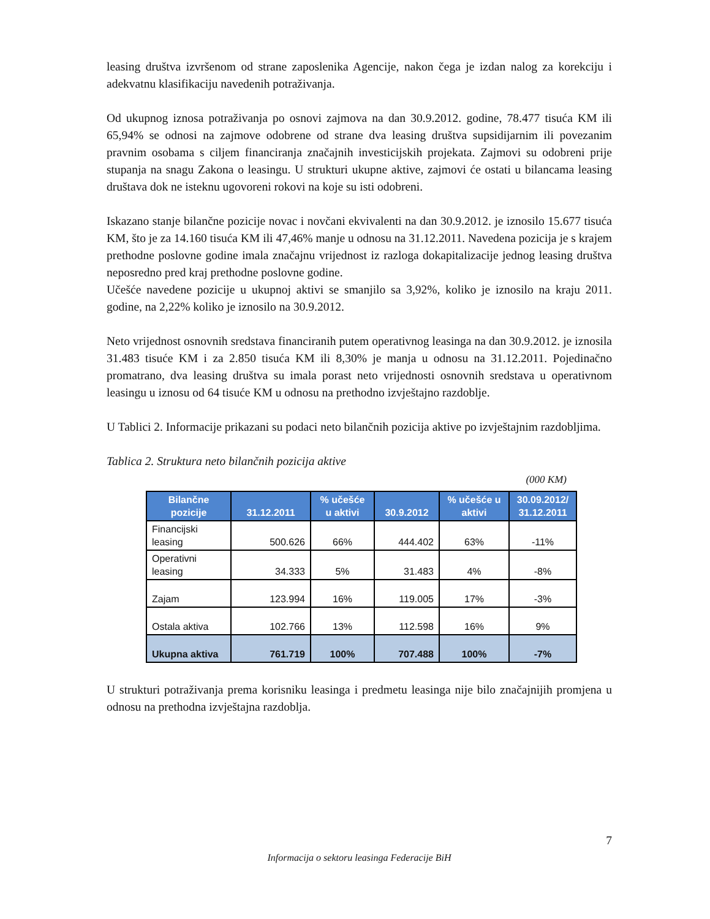leasing društva izvršenom od strane zaposlenika Agencije, nakon čega je izdan nalog za korekciju i adekvatnu klasifikaciju navedenih potraživanja.
Od ukupnog iznosa potraživanja po osnovi zajmova na dan 30.9.2012. godine, 78.477 tisuća KM ili 65,94% se odnosi na zajmove odobrene od strane dva leasing društva supsidijarnim ili povezanim pravnim osobama s ciljem financiranja značajnih investicijskih projekata. Zajmovi su odobreni prije stupanja na snagu Zakona o leasingu. U strukturi ukupne aktive, zajmovi će ostati u bilancama leasing društava dok ne isteknu ugovoreni rokovi na koje su isti odobreni.
Iskazano stanje bilančne pozicije novac i novčani ekvivalenti na dan 30.9.2012. je iznosilo 15.677 tisuća KM, što je za 14.160 tisuća KM ili 47,46% manje u odnosu na 31.12.2011. Navedena pozicija je s krajem prethodne poslovne godine imala značajnu vrijednost iz razloga dokapitalizacije jednog leasing društva neposredno pred kraj prethodne poslovne godine.
Učešće navedene pozicije u ukupnoj aktivi se smanjilo sa 3,92%, koliko je iznosilo na kraju 2011. godine, na 2,22% koliko je iznosilo na 30.9.2012.
Neto vrijednost osnovnih sredstava financiranih putem operativnog leasinga na dan 30.9.2012. je iznosila 31.483 tisuće KM i za 2.850 tisuća KM ili 8,30% je manja u odnosu na 31.12.2011. Pojedinačno promatrano, dva leasing društva su imala porast neto vrijednosti osnovnih sredstava u operativnom leasingu u iznosu od 64 tisuće KM u odnosu na prethodno izvještajno razdoblje.
U Tablici 2. Informacije prikazani su podaci neto bilančnih pozicija aktive po izvještajnim razdobljima.
Tablica 2. Struktura neto bilančnih pozicija aktive
(000 KM)
| Bilančne pozicije | 31.12.2011 | % učešće u aktivi | 30.9.2012 | % učešće u aktivi | 30.09.2012/ 31.12.2011 |
| --- | --- | --- | --- | --- | --- |
| Financijski leasing | 500.626 | 66% | 444.402 | 63% | -11% |
| Operativni leasing | 34.333 | 5% | 31.483 | 4% | -8% |
| Zajam | 123.994 | 16% | 119.005 | 17% | -3% |
| Ostala aktiva | 102.766 | 13% | 112.598 | 16% | 9% |
| Ukupna aktiva | 761.719 | 100% | 707.488 | 100% | -7% |
U strukturi potraživanja prema korisniku leasinga i predmetu leasinga nije bilo značajnijih promjena u odnosu na prethodna izvještajna razdoblja.
7
Informacija o sektoru leasinga Federacije BiH